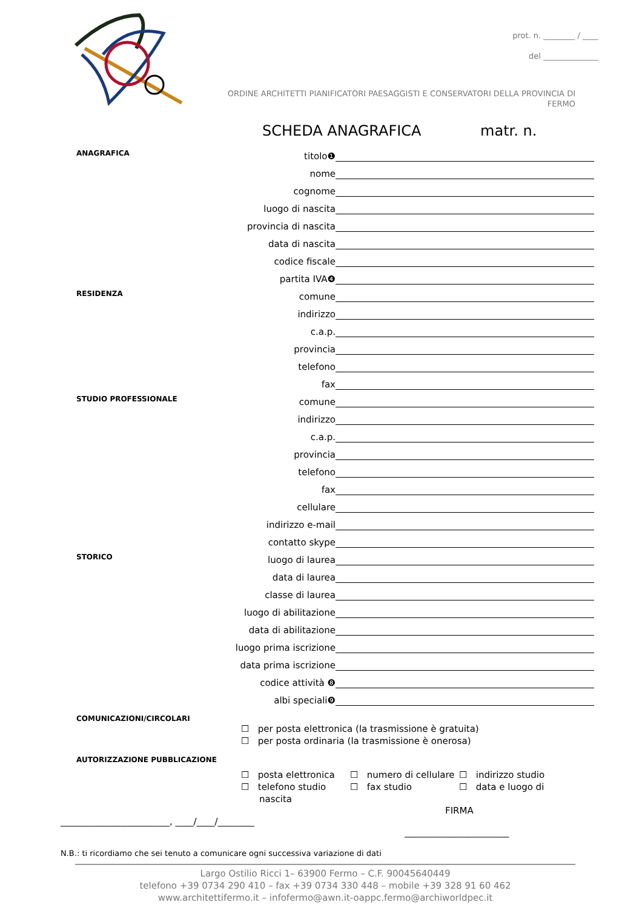prot. n. ________ / ____
del ______________
ORDINE ARCHITETTI PIANIFICATORI PAESAGGISTI E CONSERVATORI DELLA PROVINCIA DI FERMO
SCHEDA ANAGRAFICA matr. n.
ANAGRAFICA
titolo❶
nome
cognome
luogo di nascita
provincia di nascita
data di nascita
codice fiscale
partita IVA❹
RESIDENZA
comune
indirizzo
c.a.p.
provincia
telefono
fax
STUDIO PROFESSIONALE
comune
indirizzo
c.a.p.
provincia
telefono
fax
cellulare
indirizzo e-mail
contatto skype
STORICO
luogo di laurea
data di laurea
classe di laurea
luogo di abilitazione
data di abilitazione
luogo prima iscrizione
data prima iscrizione
codice attività ❽
albi speciali❾
COMUNICAZIONI/CIRCOLARI
☐ per posta elettronica (la trasmissione è gratuita)
☐ per posta ordinaria (la trasmissione è onerosa)
AUTORIZZAZIONE PUBBLICAZIONE
☐ posta elettronica
☐ numero di cellulare
☐ indirizzo studio
☐ telefono studio
☐ fax studio
☐ data e luogo di
nascita
FIRMA
________________________, ____/____/________
_______________________
N.B.: ti ricordiamo che sei tenuto a comunicare ogni successiva variazione di dati
Largo Ostilio Ricci 1– 63900 Fermo – C.F. 90045640449
telefono +39 0734 290 410 – fax +39 0734 330 448 – mobile +39 328 91 60 462
www.architettifermo.it – infofermo@awn.it-oappc.fermo@archiworldpec.it